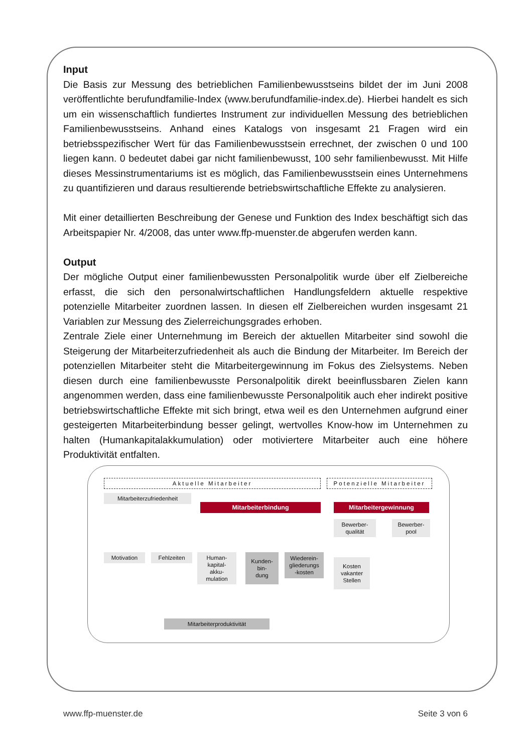Input
Die Basis zur Messung des betrieblichen Familienbewusstseins bildet der im Juni 2008 veröffentlichte berufundfamilie-Index (www.berufundfamilie-index.de). Hierbei handelt es sich um ein wissenschaftlich fundiertes Instrument zur individuellen Messung des betrieblichen Familienbewusstseins. Anhand eines Katalogs von insgesamt 21 Fragen wird ein betriebsspezifischer Wert für das Familienbewusstsein errechnet, der zwischen 0 und 100 liegen kann. 0 bedeutet dabei gar nicht familienbewusst, 100 sehr familienbewusst. Mit Hilfe dieses Messinstrumentariums ist es möglich, das Familienbewusstsein eines Unternehmens zu quantifizieren und daraus resultierende betriebswirtschaftliche Effekte zu analysieren.
Mit einer detaillierten Beschreibung der Genese und Funktion des Index beschäftigt sich das Arbeitspapier Nr. 4/2008, das unter www.ffp-muenster.de abgerufen werden kann.
Output
Der mögliche Output einer familienbewussten Personalpolitik wurde über elf Zielbereiche erfasst, die sich den personalwirtschaftlichen Handlungsfeldern aktuelle respektive potenzielle Mitarbeiter zuordnen lassen. In diesen elf Zielbereichen wurden insgesamt 21 Variablen zur Messung des Zielerreichungsgrades erhoben.
Zentrale Ziele einer Unternehmung im Bereich der aktuellen Mitarbeiter sind sowohl die Steigerung der Mitarbeiterzufriedenheit als auch die Bindung der Mitarbeiter. Im Bereich der potenziellen Mitarbeiter steht die Mitarbeitergewinnung im Fokus des Zielsystems. Neben diesen durch eine familienbewusste Personalpolitik direkt beeinflussbaren Zielen kann angenommen werden, dass eine familienbewusste Personalpolitik auch eher indirekt positive betriebswirtschaftliche Effekte mit sich bringt, etwa weil es den Unternehmen aufgrund einer gesteigerten Mitarbeiterbindung besser gelingt, wertvolles Know-how im Unternehmen zu halten (Humankapitalakkumulation) oder motiviertere Mitarbeiter auch eine höhere Produktivität entfalten.
Aktuelle Mitarbeiter
Potenzielle Mitarbeiter
Mitarbeiterzufriedenheit
Mitarbeiterbindung Mitarbeitergewinnung
Bewerber-
qualität
Bewerber-
pool
Motivation Fehlzeiten
Human-
kapital-
akku-
mulation
Kunden-
bin-
dung
Wiederein-
gliederungs
-kosten
Kosten
vakanter
Stellen
Mitarbeiterproduktivität
www.ffp-muenster.de Seite 3 von 6